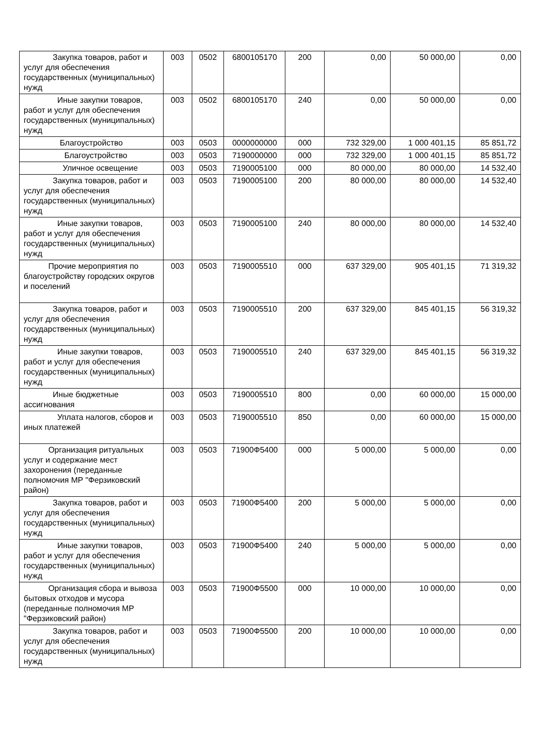| Закупка товаров, работ и услуг для обеспечения государственных (муниципальных) нужд | 003 | 0502 | 6800105170 | 200 | 0,00 | 50 000,00 | 0,00 |
| Иные закупки товаров, работ и услуг для обеспечения государственных (муниципальных) нужд | 003 | 0502 | 6800105170 | 240 | 0,00 | 50 000,00 | 0,00 |
| Благоустройство | 003 | 0503 | 0000000000 | 000 | 732 329,00 | 1 000 401,15 | 85 851,72 |
| Благоустройство | 003 | 0503 | 7190000000 | 000 | 732 329,00 | 1 000 401,15 | 85 851,72 |
| Уличное освещение | 003 | 0503 | 7190005100 | 000 | 80 000,00 | 80 000,00 | 14 532,40 |
| Закупка товаров, работ и услуг для обеспечения государственных (муниципальных) нужд | 003 | 0503 | 7190005100 | 200 | 80 000,00 | 80 000,00 | 14 532,40 |
| Иные закупки товаров, работ и услуг для обеспечения государственных (муниципальных) нужд | 003 | 0503 | 7190005100 | 240 | 80 000,00 | 80 000,00 | 14 532,40 |
| Прочие мероприятия по благоустройству городских округов и поселений | 003 | 0503 | 7190005510 | 000 | 637 329,00 | 905 401,15 | 71 319,32 |
| Закупка товаров, работ и услуг для обеспечения государственных (муниципальных) нужд | 003 | 0503 | 7190005510 | 200 | 637 329,00 | 845 401,15 | 56 319,32 |
| Иные закупки товаров, работ и услуг для обеспечения государственных (муниципальных) нужд | 003 | 0503 | 7190005510 | 240 | 637 329,00 | 845 401,15 | 56 319,32 |
| Иные бюджетные ассигнования | 003 | 0503 | 7190005510 | 800 | 0,00 | 60 000,00 | 15 000,00 |
| Уплата налогов, сборов и иных платежей | 003 | 0503 | 7190005510 | 850 | 0,00 | 60 000,00 | 15 000,00 |
| Организация ритуальных услуг и содержание мест захоронения (переданные полномочия МР "Ферзиковский район) | 003 | 0503 | 71900Ф5400 | 000 | 5 000,00 | 5 000,00 | 0,00 |
| Закупка товаров, работ и услуг для обеспечения государственных (муниципальных) нужд | 003 | 0503 | 71900Ф5400 | 200 | 5 000,00 | 5 000,00 | 0,00 |
| Иные закупки товаров, работ и услуг для обеспечения государственных (муниципальных) нужд | 003 | 0503 | 71900Ф5400 | 240 | 5 000,00 | 5 000,00 | 0,00 |
| Организация сбора и вывоза бытовых отходов и мусора (переданные полномочия МР "Ферзиковский район) | 003 | 0503 | 71900Ф5500 | 000 | 10 000,00 | 10 000,00 | 0,00 |
| Закупка товаров, работ и услуг для обеспечения государственных (муниципальных) нужд | 003 | 0503 | 71900Ф5500 | 200 | 10 000,00 | 10 000,00 | 0,00 |